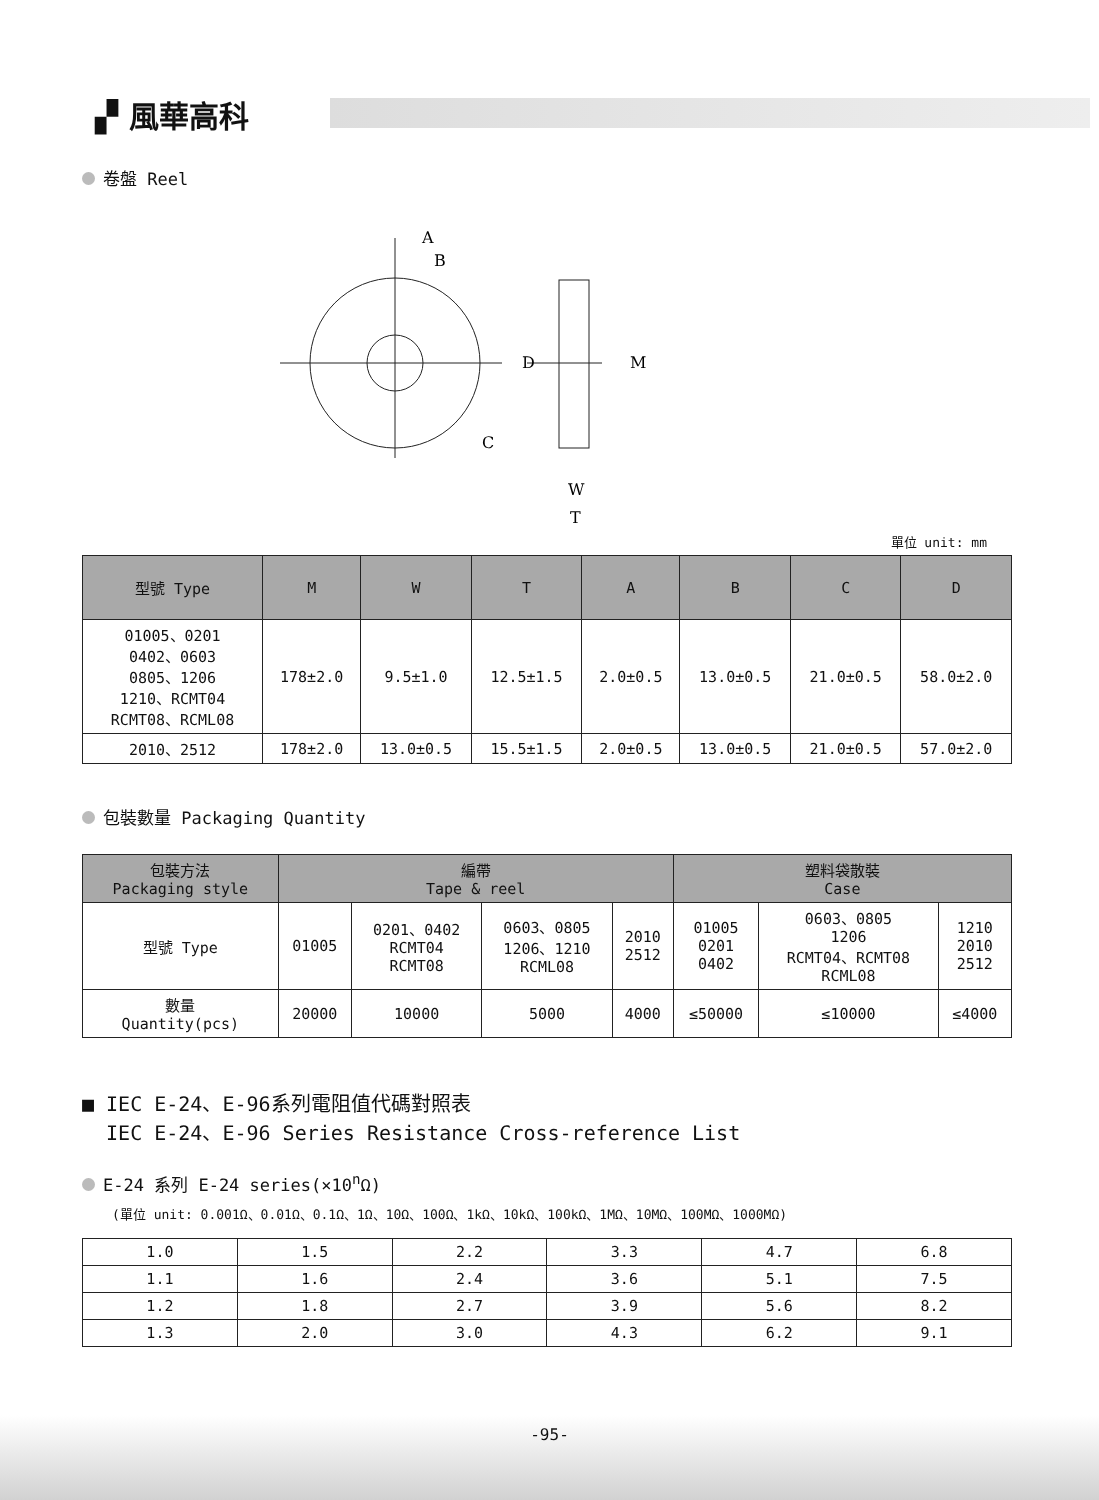▞ 風華高科
卷盤 Reel
A
B
C
D
M
W
T
單位 unit: mm
| 型號 Type | M | W | T | A | B | C | D |
| --- | --- | --- | --- | --- | --- | --- | --- |
| 01005、0201 0402、0603 0805、1206 1210、RCMT04 RCMT08、RCML08 | 178±2.0 | 9.5±1.0 | 12.5±1.5 | 2.0±0.5 | 13.0±0.5 | 21.0±0.5 | 58.0±2.0 |
| 2010、2512 | 178±2.0 | 13.0±0.5 | 15.5±1.5 | 2.0±0.5 | 13.0±0.5 | 21.0±0.5 | 57.0±2.0 |
包裝數量 Packaging Quantity
| 包裝方法 Packaging style | 編帶 Tape & reel | | | | 塑料袋散裝 Case | | |
| --- | --- | --- | --- | --- | --- | --- | --- |
| 型號 Type | 01005 | 0201、0402 RCMT04 RCMT08 | 0603、0805 1206、1210 RCML08 | 2010 2512 | 01005 0201 0402 | 0603、0805 1206 RCMT04、RCMT08 RCML08 | 1210 2010 2512 |
| 數量 Quantity(pcs) | 20000 | 10000 | 5000 | 4000 | ≤50000 | ≤10000 | ≤4000 |
■ IEC E-24、E-96系列電阻值代碼對照表
IEC E-24、E-96 Series Resistance Cross-reference List
E-24 系列 E-24 series(×10<sup>n</sup>Ω)
(單位 unit: 0.001Ω、0.01Ω、0.1Ω、1Ω、10Ω、100Ω、1kΩ、10kΩ、100kΩ、1MΩ、10MΩ、100MΩ、1000MΩ)
| 1.0 | 1.5 | 2.2 | 3.3 | 4.7 | 6.8 |
| 1.1 | 1.6 | 2.4 | 3.6 | 5.1 | 7.5 |
| 1.2 | 1.8 | 2.7 | 3.9 | 5.6 | 8.2 |
| 1.3 | 2.0 | 3.0 | 4.3 | 6.2 | 9.1 |
-95-